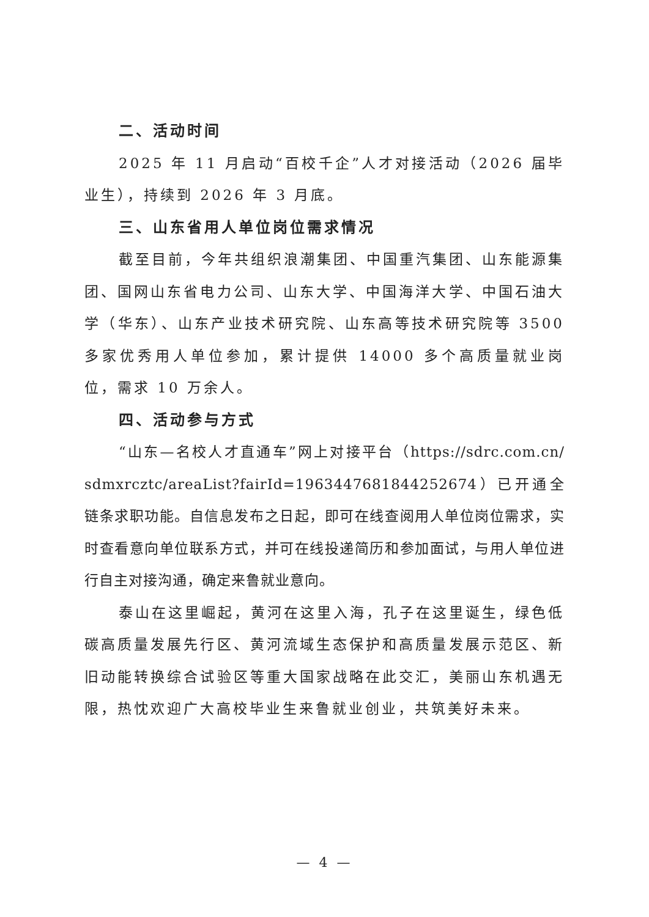二、活动时间
2025 年 11 月启动“百校千企”人才对接活动（2026 届毕业生），持续到 2026 年 3 月底。
三、山东省用人单位岗位需求情况
截至目前，今年共组织浪潮集团、中国重汽集团、山东能源集团、国网山东省电力公司、山东大学、中国海洋大学、中国石油大学（华东）、山东产业技术研究院、山东高等技术研究院等 3500 多家优秀用人单位参加，累计提供 14000 多个高质量就业岗位，需求 10 万余人。
四、活动参与方式
“山东—名校人才直通车”网上对接平台（https://sdrc.com.cn/ sdmxrcztc/areaList?fairId=1963447681844252674）已开通全链条求职功能。自信息发布之日起，即可在线查阅用人单位岗位需求，实时查看意向单位联系方式，并可在线投递简历和参加面试，与用人单位进行自主对接沟通，确定来鲁就业意向。
泰山在这里崛起，黄河在这里入海，孔子在这里诞生，绿色低碳高质量发展先行区、黄河流域生态保护和高质量发展示范区、新旧动能转换综合试验区等重大国家战略在此交汇，美丽山东机遇无限，热忱欢迎广大高校毕业生来鲁就业创业，共筑美好未来。
— 4 —